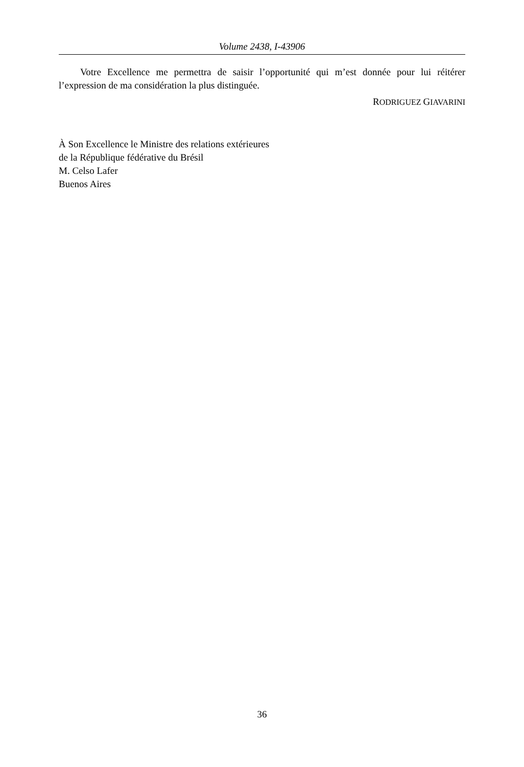Volume 2438, I-43906
Votre Excellence me permettra de saisir l’opportunité qui m’est donnée pour lui réitérer l’expression de ma considération la plus distinguée.
RODRIGUEZ GIAVARINI
À Son Excellence le Ministre des relations extérieures
de la République fédérative du Brésil
M. Celso Lafer
Buenos Aires
36